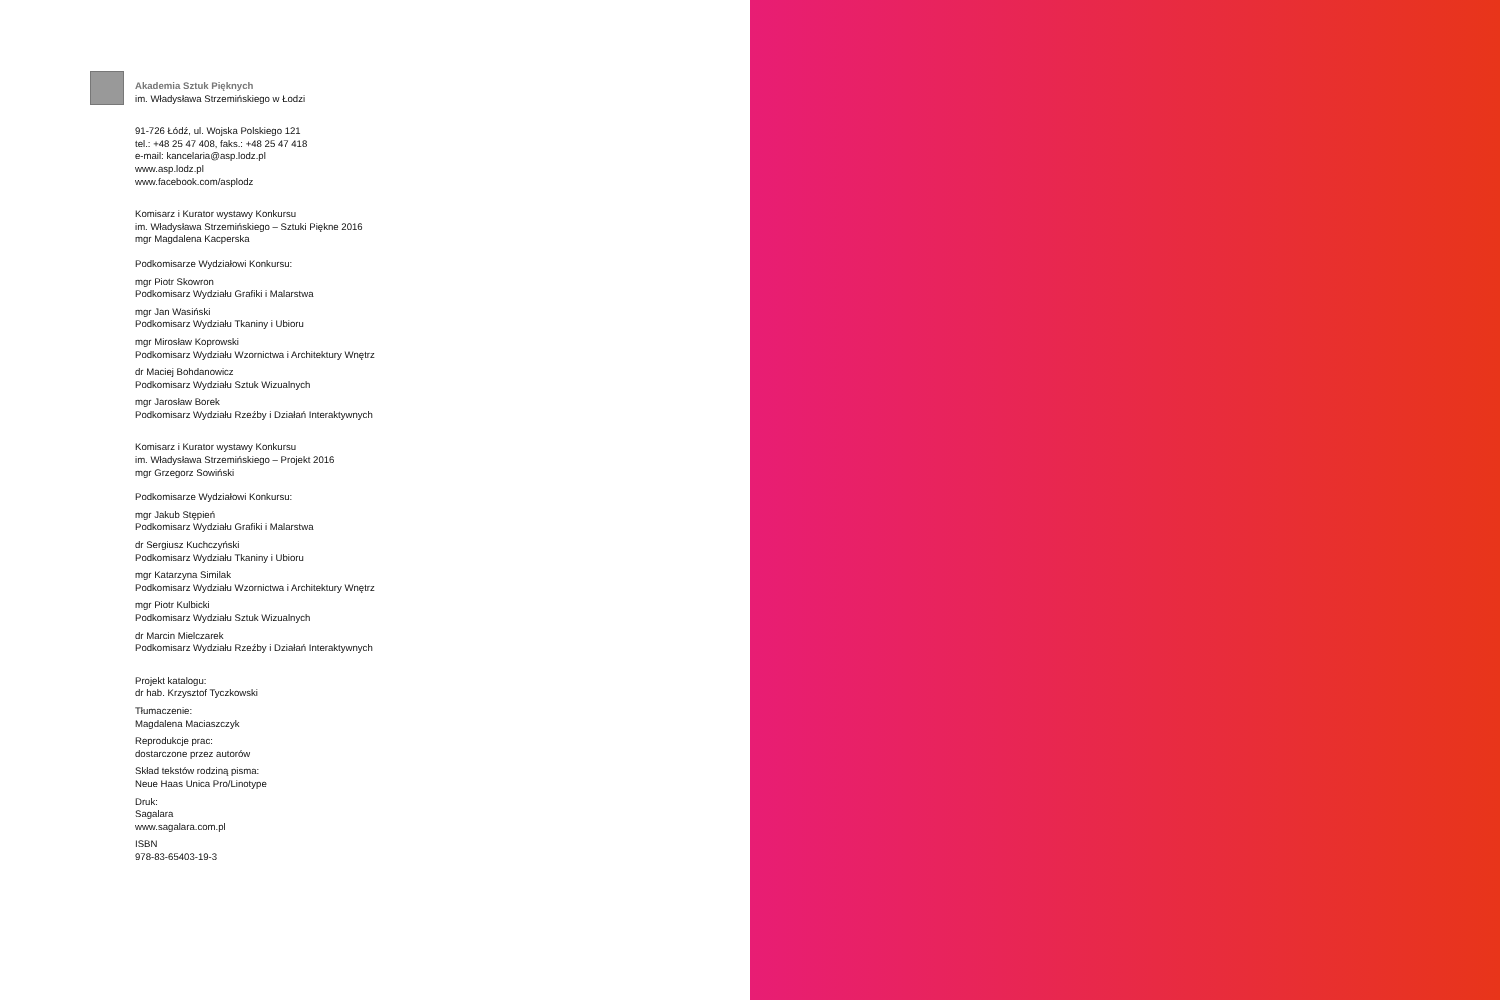Akademia Sztuk Pięknych
im. Władysława Strzemińskiego w Łodzi
91-726 Łódź, ul. Wojska Polskiego 121
tel.: +48 25 47 408, faks.: +48 25 47 418
e-mail: kancelaria@asp.lodz.pl
www.asp.lodz.pl
www.facebook.com/asplodz
Komisarz i Kurator wystawy Konkursu
im. Władysława Strzemińskiego – Sztuki Piękne 2016
mgr Magdalena Kacperska
Podkomisarze Wydziałowi Konkursu:
mgr Piotr Skowron
Podkomisarz Wydziału Grafiki i Malarstwa
mgr Jan Wasiński
Podkomisarz Wydziału Tkaniny i Ubioru
mgr Mirosław Koprowski
Podkomisarz Wydziału Wzornictwa i Architektury Wnętrz
dr Maciej Bohdanowicz
Podkomisarz Wydziału Sztuk Wizualnych
mgr Jarosław Borek
Podkomisarz Wydziału Rzeźby i Działań Interaktywnych
Komisarz i Kurator wystawy Konkursu
im. Władysława Strzemińskiego – Projekt 2016
mgr Grzegorz Sowiński
Podkomisarze Wydziałowi Konkursu:
mgr Jakub Stępień
Podkomisarz Wydziału Grafiki i Malarstwa
dr Sergiusz Kuchczyński
Podkomisarz Wydziału Tkaniny i Ubioru
mgr Katarzyna Similak
Podkomisarz Wydziału Wzornictwa i Architektury Wnętrz
mgr Piotr Kulbicki
Podkomisarz Wydziału Sztuk Wizualnych
dr Marcin Mielczarek
Podkomisarz Wydziału Rzeźby i Działań Interaktywnych
Projekt katalogu:
dr hab. Krzysztof Tyczkowski
Tłumaczenie:
Magdalena Maciaszczyk
Reprodukcje prac:
dostarczone przez autorów
Skład tekstów rodziną pisma:
Neue Haas Unica Pro/Linotype
Druk:
Sagalara
www.sagalara.com.pl
ISBN
978-83-65403-19-3